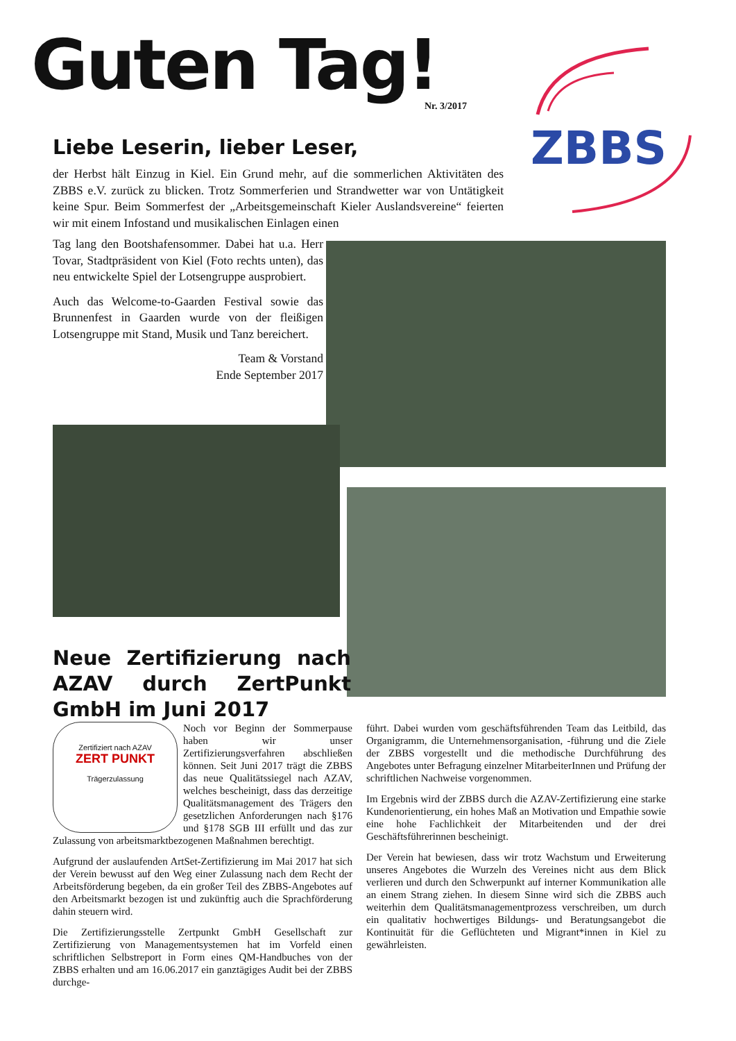Guten Tag! Nr. 3/2017
ZBBS
Liebe Leserin, lieber Leser,
der Herbst hält Einzug in Kiel. Ein Grund mehr, auf die sommerlichen Aktivitäten des ZBBS e.V. zurück zu blicken. Trotz Sommerferien und Strandwetter war von Untätigkeit keine Spur. Beim Sommerfest der „Arbeitsgemeinschaft Kieler Auslandsvereine“ feierten wir mit einem Infostand und musikalischen Einlagen einen
Tag lang den Bootshafensommer. Dabei hat u.a. Herr Tovar, Stadtpräsident von Kiel (Foto rechts unten), das neu entwickelte Spiel der Lotsengruppe ausprobiert.
Auch das Welcome-to-Gaarden Festival sowie das Brunnenfest in Gaarden wurde von der fleißigen Lotsengruppe mit Stand, Musik und Tanz bereichert.
Team & Vorstand
Ende September 2017
Neue Zertifizierung nach AZAV durch ZertPunkt GmbH im Juni 2017
Zertifiziert nach AZAV
ZERT PUNKT
Trägerzulassung
Noch vor Beginn der Sommerpause haben wir unser Zertifizierungsverfahren abschließen können. Seit Juni 2017 trägt die ZBBS das neue Qualitätssiegel nach AZAV, welches bescheinigt, dass das derzeitige Qualitätsmanagement des Trägers den gesetzlichen Anforderungen nach §176 und §178 SGB III erfüllt und das zur Zulassung von arbeitsmarktbezogenen Maßnahmen berechtigt.
Aufgrund der auslaufenden ArtSet-Zertifizierung im Mai 2017 hat sich der Verein bewusst auf den Weg einer Zulassung nach dem Recht der Arbeitsförderung begeben, da ein großer Teil des ZBBS-Angebotes auf den Arbeitsmarkt bezogen ist und zukünftig auch die Sprachförderung dahin steuern wird.
Die Zertifizierungsstelle Zertpunkt GmbH Gesellschaft zur Zertifizierung von Managementsystemen hat im Vorfeld einen schriftlichen Selbstreport in Form eines QM-Handbuches von der ZBBS erhalten und am 16.06.2017 ein ganztägiges Audit bei der ZBBS durchge-
führt. Dabei wurden vom geschäftsführenden Team das Leitbild, das Organigramm, die Unternehmensorganisation, -führung und die Ziele der ZBBS vorgestellt und die methodische Durchführung des Angebotes unter Befragung einzelner MitarbeiterInnen und Prüfung der schriftlichen Nachweise vorgenommen.
Im Ergebnis wird der ZBBS durch die AZAV-Zertifizierung eine starke Kundenorientierung, ein hohes Maß an Motivation und Empathie sowie eine hohe Fachlichkeit der Mitarbeitenden und der drei Geschäftsführerinnen bescheinigt.
Der Verein hat bewiesen, dass wir trotz Wachstum und Erweiterung unseres Angebotes die Wurzeln des Vereines nicht aus dem Blick verlieren und durch den Schwerpunkt auf interner Kommunikation alle an einem Strang ziehen. In diesem Sinne wird sich die ZBBS auch weiterhin dem Qualitätsmanagementprozess verschreiben, um durch ein qualitativ hochwertiges Bildungs- und Beratungsangebot die Kontinuität für die Geflüchteten und Migrant*innen in Kiel zu gewährleisten.